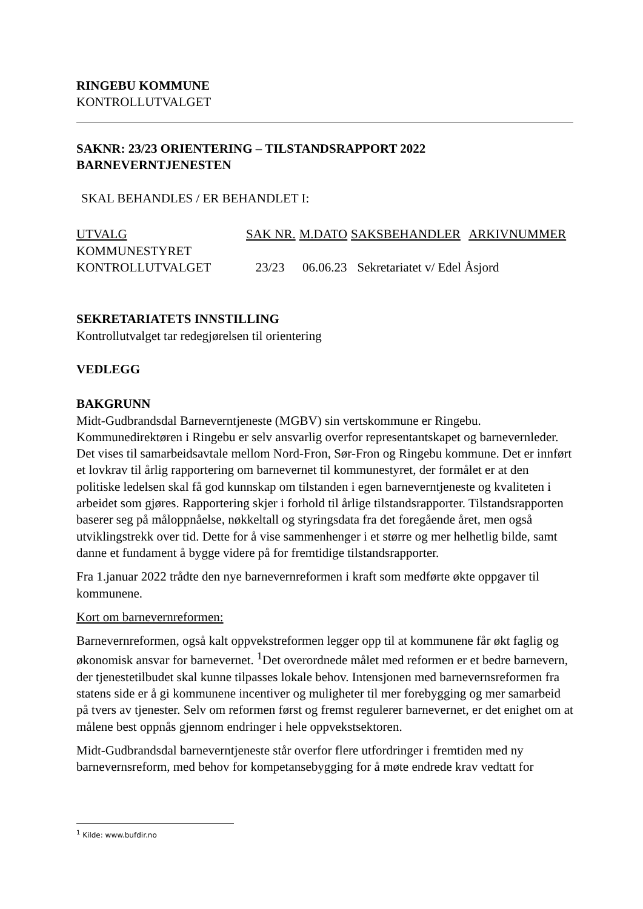RINGEBU KOMMUNE
KONTROLLUTVALGET
SAKNR: 23/23 ORIENTERING – TILSTANDSRAPPORT 2022
BARNEVERNTJENESTEN
SKAL BEHANDLES / ER BEHANDLET I:
| UTVALG | SAK NR. | M.DATO | SAKSBEHANDLER | ARKIVNUMMER |
| --- | --- | --- | --- | --- |
| KOMMUNESTYRET | | | | |
| KONTROLLUTVALGET | 23/23 | 06.06.23 | Sekretariatet v/ Edel Åsjord | |
SEKRETARIATETS INNSTILLING
Kontrollutvalget tar redegjørelsen til orientering
VEDLEGG
BAKGRUNN
Midt-Gudbrandsdal Barneverntjeneste (MGBV) sin vertskommune er Ringebu. Kommunedirektøren i Ringebu er selv ansvarlig overfor representantskapet og barnevernleder. Det vises til samarbeidsavtale mellom Nord-Fron, Sør-Fron og Ringebu kommune. Det er innført et lovkrav til årlig rapportering om barnevernet til kommunestyret, der formålet er at den politiske ledelsen skal få god kunnskap om tilstanden i egen barneverntjeneste og kvaliteten i arbeidet som gjøres. Rapportering skjer i forhold til årlige tilstandsrapporter. Tilstandsrapporten baserer seg på måloppnåelse, nøkkeltall og styringsdata fra det foregående året, men også utviklingstrekk over tid. Dette for å vise sammenhenger i et større og mer helhetlig bilde, samt danne et fundament å bygge videre på for fremtidige tilstandsrapporter.
Fra 1.januar 2022 trådte den nye barnevernreformen i kraft som medførte økte oppgaver til kommunene.
Kort om barnevernreformen:
Barnevernreformen, også kalt oppvekstreformen legger opp til at kommunene får økt faglig og økonomisk ansvar for barnevernet. <sup>1</sup>Det overordnede målet med reformen er et bedre barnevern, der tjenestetilbudet skal kunne tilpasses lokale behov. Intensjonen med barnevernsreformen fra statens side er å gi kommunene incentiver og muligheter til mer forebygging og mer samarbeid på tvers av tjenester. Selv om reformen først og fremst regulerer barnevernet, er det enighet om at målene best oppnås gjennom endringer i hele oppvekstsektoren.
Midt-Gudbrandsdal barneverntjeneste står overfor flere utfordringer i fremtiden med ny barnevernsreform, med behov for kompetansebygging for å møte endrede krav vedtatt for
<sup>1</sup> Kilde: www.bufdir.no